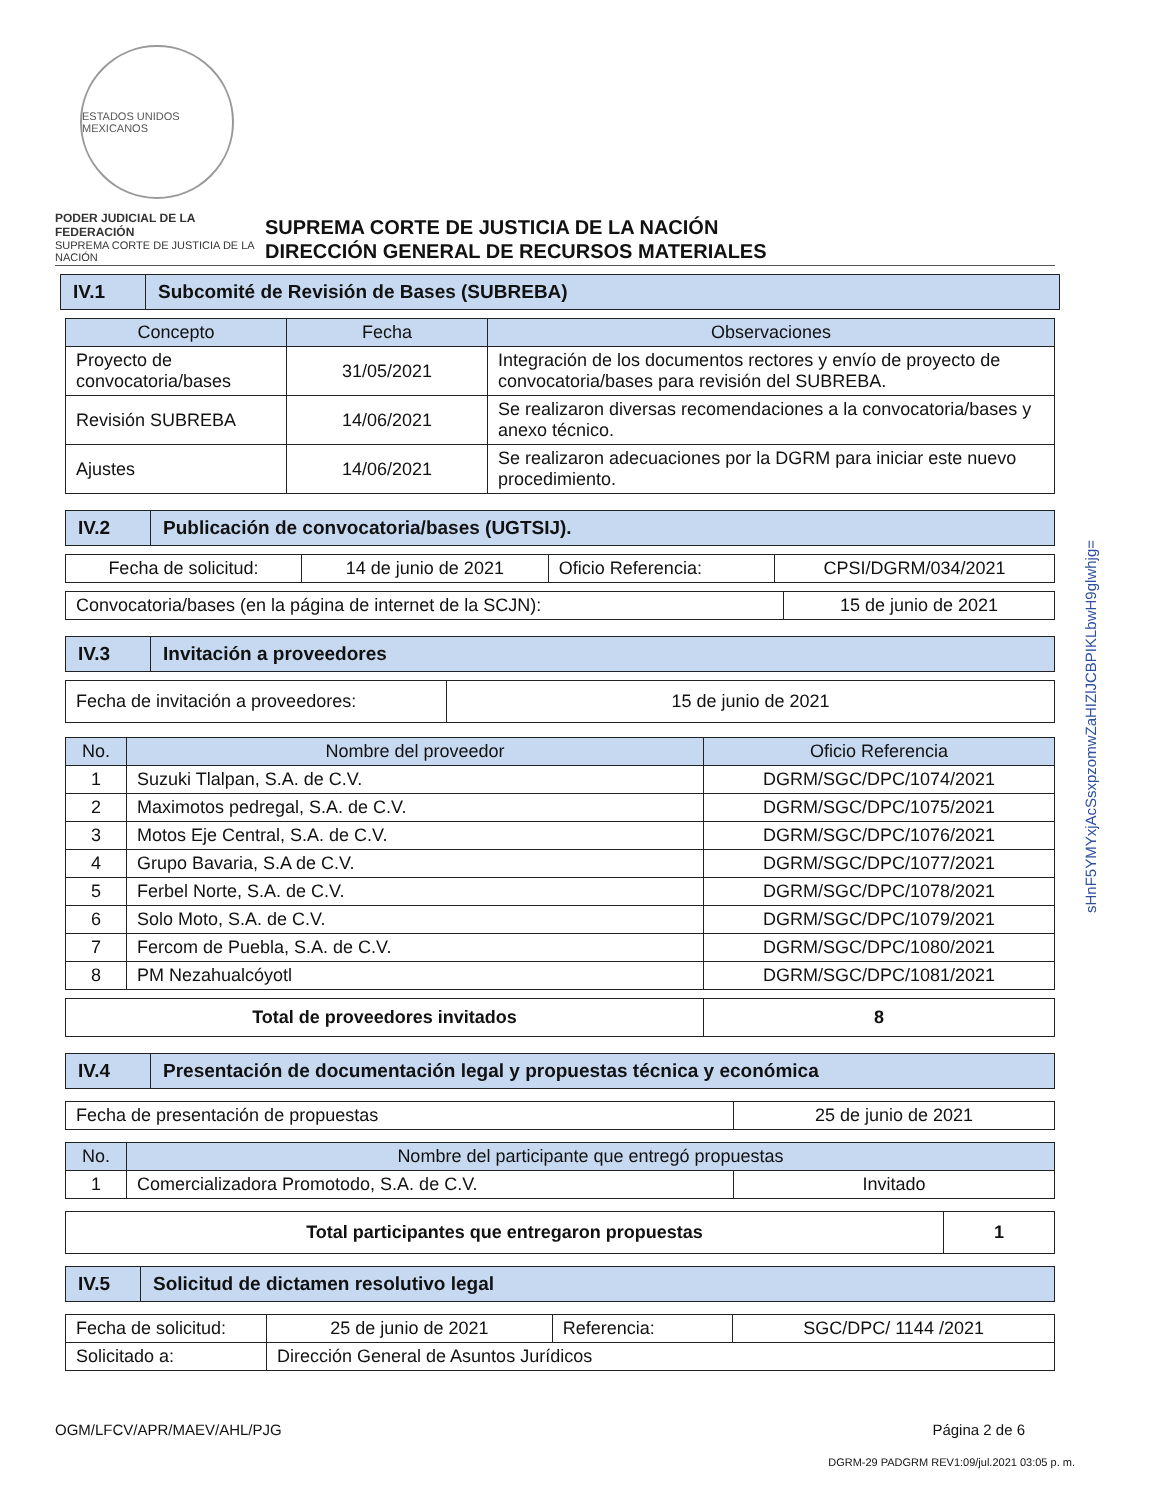ESTADOS UNIDOS MEXICANOS
PODER JUDICIAL DE LA FEDERACIÓN
SUPREMA CORTE DE JUSTICIA DE LA NACIÓN
SUPREMA CORTE DE JUSTICIA DE LA NACIÓN
DIRECCIÓN GENERAL DE RECURSOS MATERIALES
| IV.1 | Subcomité de Revisión de Bases (SUBREBA) |
| Concepto | Fecha | Observaciones |
| --- | --- | --- |
| Proyecto de convocatoria/bases | 31/05/2021 | Integración de los documentos rectores y envío de proyecto de convocatoria/bases para revisión del SUBREBA. |
| Revisión SUBREBA | 14/06/2021 | Se realizaron diversas recomendaciones a la convocatoria/bases y anexo técnico. |
| Ajustes | 14/06/2021 | Se realizaron adecuaciones por la DGRM para iniciar este nuevo procedimiento. |
| IV.2 | Publicación de convocatoria/bases (UGTSIJ). |
| Fecha de solicitud: | 14 de junio de 2021 | Oficio Referencia: | CPSI/DGRM/034/2021 |
| Convocatoria/bases (en la página de internet de la SCJN): | 15 de junio de 2021 |
| IV.3 | Invitación a proveedores |
| Fecha de invitación a proveedores: | 15 de junio de 2021 |
| No. | Nombre del proveedor | Oficio Referencia |
| --- | --- | --- |
| 1 | Suzuki Tlalpan, S.A. de C.V. | DGRM/SGC/DPC/1074/2021 |
| 2 | Maximotos pedregal, S.A. de C.V. | DGRM/SGC/DPC/1075/2021 |
| 3 | Motos Eje Central, S.A. de C.V. | DGRM/SGC/DPC/1076/2021 |
| 4 | Grupo Bavaria, S.A de C.V. | DGRM/SGC/DPC/1077/2021 |
| 5 | Ferbel Norte, S.A. de C.V. | DGRM/SGC/DPC/1078/2021 |
| 6 | Solo Moto, S.A. de C.V. | DGRM/SGC/DPC/1079/2021 |
| 7 | Fercom de Puebla, S.A. de C.V. | DGRM/SGC/DPC/1080/2021 |
| 8 | PM Nezahualcóyotl | DGRM/SGC/DPC/1081/2021 |
| Total de proveedores invitados | 8 |
| IV.4 | Presentación de documentación legal y propuestas técnica y económica |
| Fecha de presentación de propuestas | 25 de junio de 2021 |
| No. | Nombre del participante que entregó propuestas | |
| --- | --- | --- |
| 1 | Comercializadora Promotodo, S.A. de C.V. | Invitado |
| Total participantes que entregaron propuestas | 1 |
| IV.5 | Solicitud de dictamen resolutivo legal |
| Fecha de solicitud: | 25 de junio de 2021 | Referencia: | SGC/DPC/ 1144 /2021 |
| Solicitado a: | Dirección General de Asuntos Jurídicos | | |
OGM/LFCV/APR/MAEV/AHL/PJG Página 2 de 6
DGRM-29 PADGRM REV1:09/jul.2021 03:05 p. m.
sHnF5YMYxjAcSsxpzomwZaHIZlJCBPIKLbwH9glwhjg=